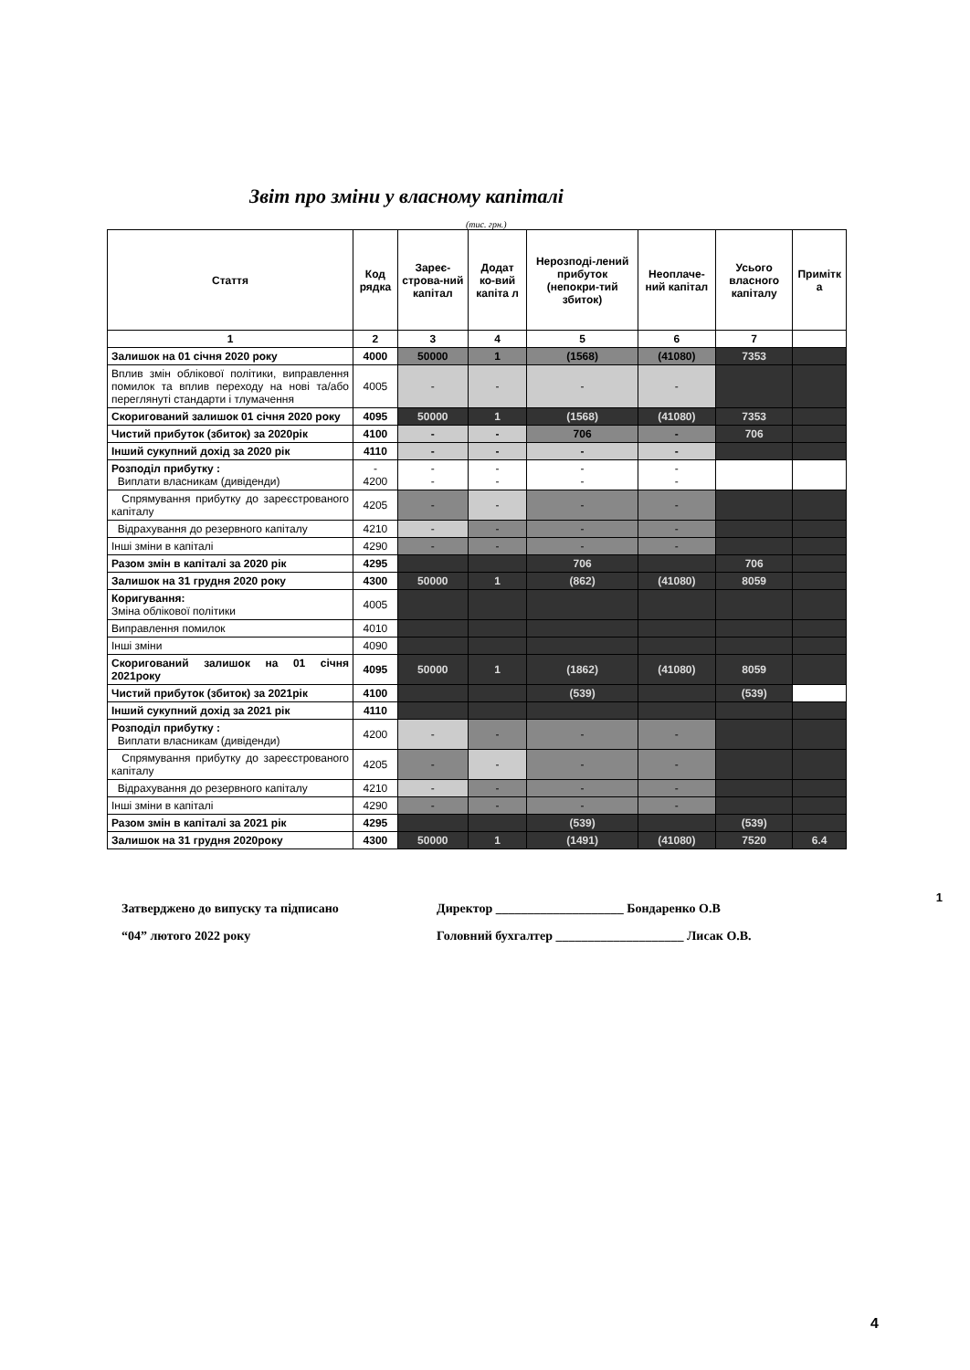Звіт про зміни у власному капіталі
(тис. грн.)
| Стаття | Код рядка | Зареє-строва-ний капітал | Додат ко-вий капіта л | Нерозподі-лений прибуток (непокри-тий збиток) | Неоплаче-ний капітал | Усього власного капіталу | Примітк а |
| --- | --- | --- | --- | --- | --- | --- | --- |
| 1 | 2 | 3 | 4 | 5 | 6 | 7 | |
| Залишок на 01 січня 2020 року | 4000 | 50000 | 1 | (1568) | (41080) | 7353 | |
| Вплив змін облікової політики, виправлення помилок та вплив переходу на нові та/або переглянуті стандарти і тлумачення | 4005 | - | - | - | - | | |
| Скоригований залишок 01 січня 2020 року | 4095 | 50000 | 1 | (1568) | (41080) | 7353 | |
| Чистий прибуток (збиток) за 2020рік | 4100 | - | - | 706 | - | 706 | |
| Інший сукупний дохід за 2020 рік | 4110 | - | - | - | - | | |
| Розподіл прибутку : Виплати власникам (дивіденди) | - 4200 | - - | - - | - - | - - | | |
| Спрямування прибутку до зареєстрованого капіталу | 4205 | - | - | - | - | | |
| Відрахування до резервного капіталу | 4210 | - | - | - | - | | |
| Інші зміни в капіталі | 4290 | - | - | - | - | | |
| Разом змін в капіталі за 2020 рік | 4295 | | | 706 | | 706 | |
| Залишок на 31 грудня 2020 року | 4300 | 50000 | 1 | (862) | (41080) | 8059 | |
| Коригування: Зміна облікової політики | 4005 | | | | | | |
| Виправлення помилок | 4010 | | | | | | |
| Інші зміни | 4090 | | | | | | |
| Скоригований залишок на 01 січня 2021року | 4095 | 50000 | 1 | (1862) | (41080) | 8059 | |
| Чистий прибуток (збиток) за 2021рік | 4100 | | | (539) | | (539) | |
| Інший сукупний дохід за 2021 рік | 4110 | | | | | | |
| Розподіл прибутку : Виплати власникам (дивіденди) | 4200 | - | - | - | - | | |
| Спрямування прибутку до зареєстрованого капіталу | 4205 | - | - | - | - | | |
| Відрахування до резервного капіталу | 4210 | - | - | - | - | | |
| Інші зміни в капіталі | 4290 | - | - | - | - | | |
| Разом змін в капіталі за 2021 рік | 4295 | | | (539) | | (539) | |
| Залишок на 31 грудня 2020року | 4300 | 50000 | 1 | (1491) | (41080) | 7520 | 6.4 |
Затверджено до випуску та підписано
“04” лютого 2022 року
Директор ____________________ Бондаренко О.В
Головний бухгалтер ____________________ Лисак О.В.
1
4